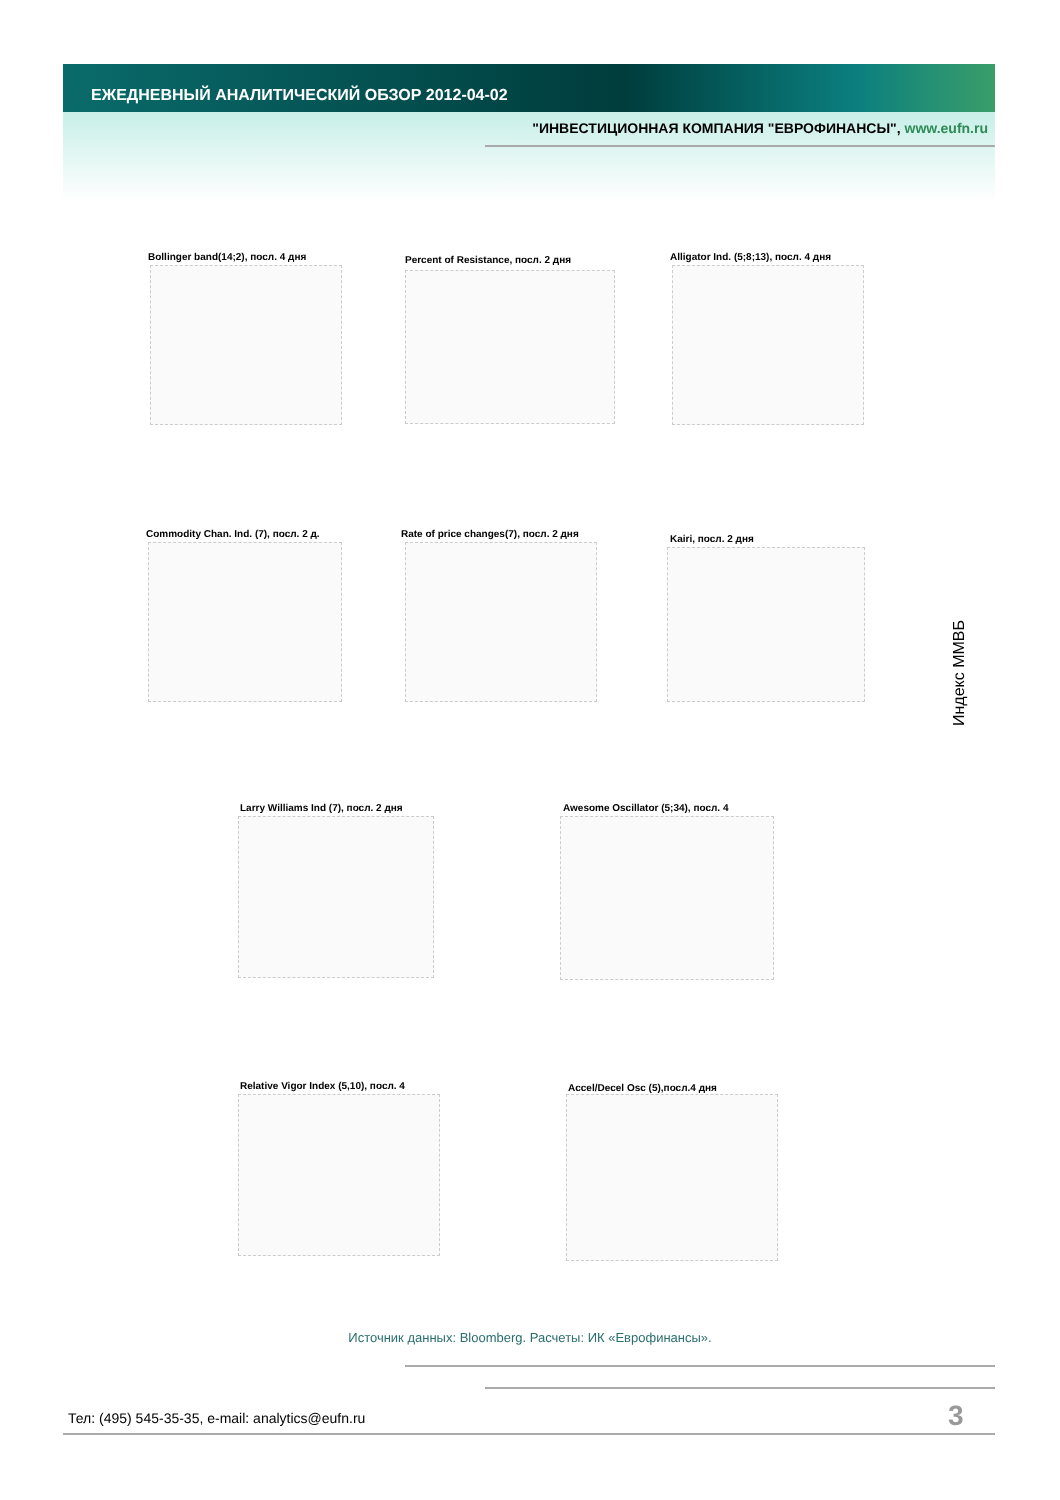ЕЖЕДНЕВНЫЙ АНАЛИТИЧЕСКИЙ ОБЗОР 2012-04-02
"ИНВЕСТИЦИОННАЯ КОМПАНИЯ "ЕВРОФИНАНСЫ", www.eufn.ru
Bollinger band(14;2), посл. 4 дня
Percent of Resistance, посл. 2 дня
Alligator Ind. (5;8;13), посл. 4 дня
Commodity Chan. Ind. (7), посл. 2 д.
Rate of price changes(7), посл. 2 дня
Kairi, посл. 2 дня
Индекс ММВБ
Larry Williams Ind (7), посл. 2 дня
Awesome Oscillator (5;34), посл. 4
Relative Vigor Index (5,10), посл. 4
Accel/Decel Osc (5),посл.4 дня
Источник данных: Bloomberg. Расчеты: ИК «Еврофинансы».
Тел: (495) 545-35-35, e-mail: analytics@eufn.ru
3